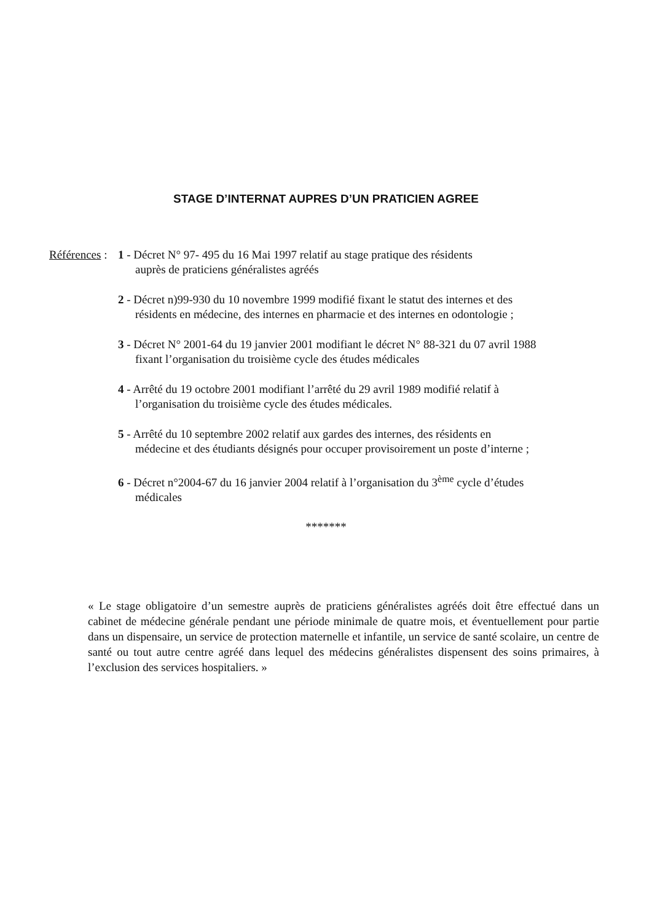STAGE D’INTERNAT AUPRES D’UN PRATICIEN AGREE
Références :
1 - Décret N° 97- 495 du 16 Mai 1997 relatif au stage pratique des résidents
auprès de praticiens généralistes agréés
2 - Décret n)99-930 du 10 novembre 1999 modifié fixant le statut des internes et des
résidents en médecine, des internes en pharmacie et des internes en odontologie ;
3 - Décret N° 2001-64 du 19 janvier 2001 modifiant le décret N° 88-321 du 07 avril 1988
fixant l’organisation du troisième cycle des études médicales
4 - Arrêté du 19 octobre 2001 modifiant l’arrêté du 29 avril 1989 modifié relatif à
l’organisation du troisième cycle des études médicales.
5 - Arrêté du 10 septembre 2002 relatif aux gardes des internes, des résidents en
médecine et des étudiants désignés pour occuper provisoirement un poste d’interne ;
6 - Décret n°2004-67 du 16 janvier 2004 relatif à l’organisation du 3<sup>ème</sup> cycle d’études
médicales
*******
« Le stage obligatoire d’un semestre auprès de praticiens généralistes agréés doit être effectué dans un cabinet de médecine générale pendant une période minimale de quatre mois, et éventuellement pour partie dans un dispensaire, un service de protection maternelle et infantile, un service de santé scolaire, un centre de santé ou tout autre centre agréé dans lequel des médecins généralistes dispensent des soins primaires, à l’exclusion des services hospitaliers. »